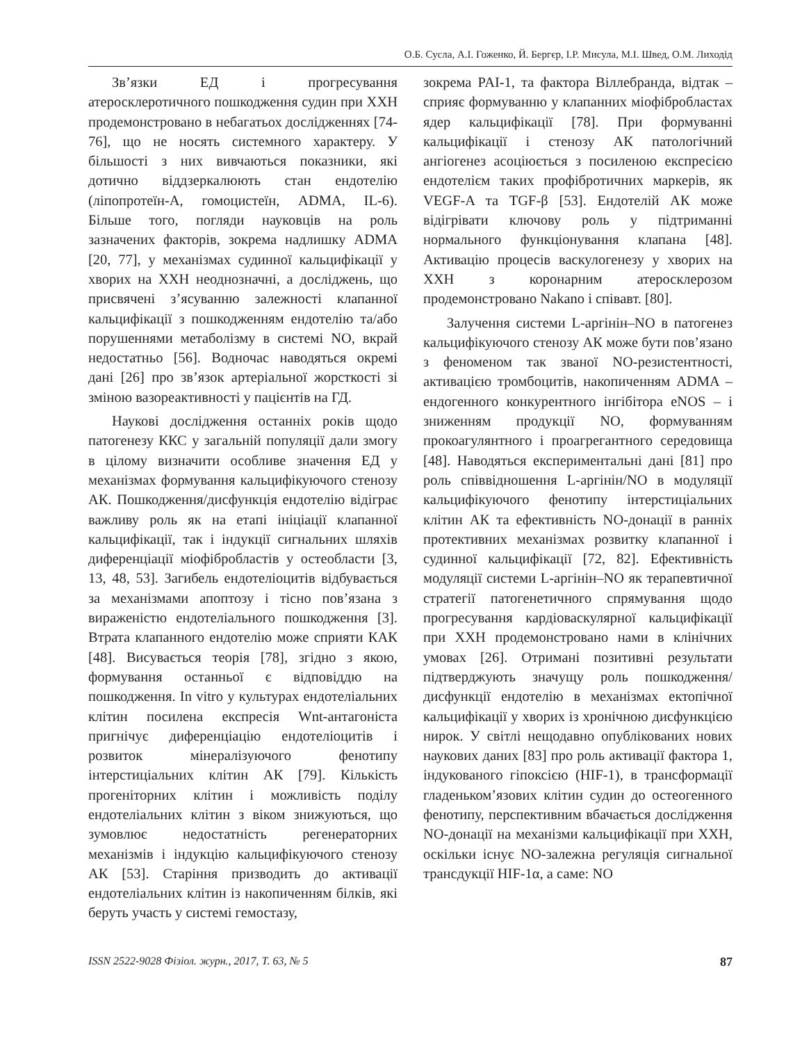О.Б. Сусла, А.І. Гоженко, Й. Бергєр, І.Р. Мисула, М.І. Швед, О.М. Лиходід
Зв’язки ЕД і прогресування атеросклеротичного пошкодження судин при ХХН продемонстровано в небагатьох дослідженнях [74-76], що не носять системного характеру. У більшості з них вивчаються показники, які дотично віддзеркалюють стан ендотелію (ліпопротеїн-А, гомоцистеїн, ADMA, IL-6). Більше того, погляди науковців на роль зазначених факторів, зокрема надлишку ADMA [20, 77], у механізмах судинної кальцифікації у хворих на ХХН неоднозначні, а досліджень, що присвячені з’ясуванню залежності клапанної кальцифікації з пошкодженням ендотелію та/або порушеннями метаболізму в системі NO, вкрай недостатньо [56]. Водночас наводяться окремі дані [26] про зв’язок артеріальної жорсткості зі зміною вазореактивності у пацієнтів на ГД.
Наукові дослідження останніх років щодо патогенезу ККС у загальній популяції дали змогу в цілому визначити особливе значення ЕД у механізмах формування кальцифікуючого стенозу АК. Пошкодження/дисфункція ендотелію відіграє важливу роль як на етапі ініціації клапанної кальцифікації, так і індукції сигнальних шляхів диференціації міофібробластів у остеобласти [3, 13, 48, 53]. Загибель ендотеліоцитів відбувається за механізмами апоптозу і тісно пов’язана з вираженістю ендотеліального пошкодження [3]. Втрата клапанного ендотелію може сприяти КАК [48]. Висувається теорія [78], згідно з якою, формування останньої є відповіддю на пошкодження. In vitro у культурах ендотеліальних клітин посилена експресія Wnt-антагоніста пригнічує диференціацію ендотеліоцитів і розвиток мінералізуючого фенотипу інтерстиціальних клітин АК [79]. Кількість прогеніторних клітин і можливість поділу ендотеліальних клітин з віком знижуються, що зумовлює недостатність регенераторних механізмів і індукцію кальцифікуючого стенозу АК [53]. Старіння призводить до активації ендотеліальних клітин із накопиченням білків, які беруть участь у системі гемостазу,
зокрема PAI-1, та фактора Віллебранда, відтак – сприяє формуванню у клапанних міофібробластах ядер кальцифікації [78]. При формуванні кальцифікації і стенозу АК патологічний ангіогенез асоціюється з посиленою експресією ендотелієм таких профібротичних маркерів, як VEGF-A та TGF-β [53]. Ендотелій АК може відігрівати ключову роль у підтриманні нормального функціонування клапана [48]. Активацію процесів васкулогенезу у хворих на ХХН з коронарним атеросклерозом продемонстровано Nakano і співавт. [80].
Залучення системи L-аргінін–NO в патогенез кальцифікуючого стенозу АК може бути пов’язано з феноменом так званої NO-резистентності, активацією тромбоцитів, накопиченням ADMA – ендогенного конкурентного інгібітора eNOS – і зниженням продукції NO, формуванням прокоагулянтного і проагрегантного середовища [48]. Наводяться експериментальні дані [81] про роль співвідношення L-аргінін/NO в модуляції кальцифікуючого фенотипу інтерстиціальних клітин АК та ефективність NO-донації в ранніх протективних механізмах розвитку клапанної і судинної кальцифікації [72, 82]. Ефективність модуляції системи L-аргінін–NO як терапевтичної стратегії патогенетичного спрямування щодо прогресування кардіоваскулярної кальцифікації при ХХН продемонстровано нами в клінічних умовах [26]. Отримані позитивні результати підтверджують значущу роль пошкодження/дисфункції ендотелію в механізмах ектопічної кальцифікації у хворих із хронічною дисфункцією нирок. У світлі нещодавно опублікованих нових наукових даних [83] про роль активації фактора 1, індукованого гіпоксією (HIF-1), в трансформації гладеньком’язових клітин судин до остеогенного фенотипу, перспективним вбачається дослідження NO-донації на механізми кальцифікації при ХХН, оскільки існує NO-залежна регуляція сигнальної трансдукції HIF-1α, а саме: NO
ISSN 2522-9028 Фізіол. журн., 2017, Т. 63, № 5 87